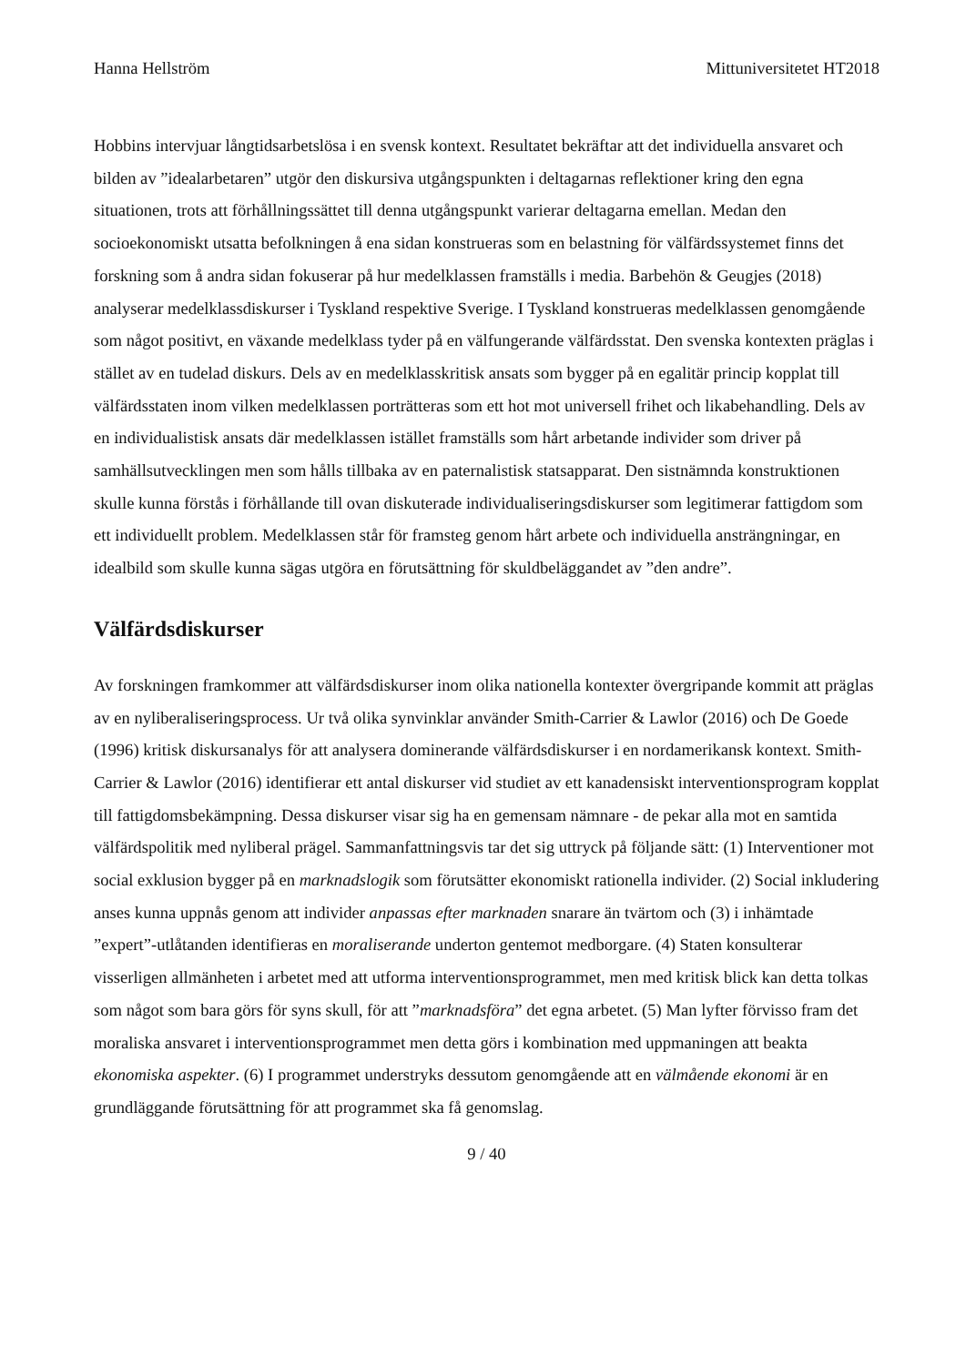Hanna Hellström Mittuniversitetet HT2018
Hobbins intervjuar långtidsarbetslösa i en svensk kontext. Resultatet bekräftar att det individuella ansvaret och bilden av ”idealarbetaren” utgör den diskursiva utgångspunkten i deltagarnas reflektioner kring den egna situationen, trots att förhållningssättet till denna utgångspunkt varierar deltagarna emellan. Medan den socioekonomiskt utsatta befolkningen å ena sidan konstrueras som en belastning för välfärdssystemet finns det forskning som å andra sidan fokuserar på hur medelklassen framställs i media. Barbehön & Geugjes (2018) analyserar medelklassdiskurser i Tyskland respektive Sverige. I Tyskland konstrueras medelklassen genomgående som något positivt, en växande medelklass tyder på en välfungerande välfärdsstat. Den svenska kontexten präglas i stället av en tudelad diskurs. Dels av en medelklasskritisk ansats som bygger på en egalitär princip kopplat till välfärdsstaten inom vilken medelklassen porträtteras som ett hot mot universell frihet och likabehandling. Dels av en individualistisk ansats där medelklassen istället framställs som hårt arbetande individer som driver på samhällsutvecklingen men som hålls tillbaka av en paternalistisk statsapparat. Den sistnämnda konstruktionen skulle kunna förstås i förhållande till ovan diskuterade individualiseringsdiskurser som legitimerar fattigdom som ett individuellt problem. Medelklassen står för framsteg genom hårt arbete och individuella ansträngningar, en idealbild som skulle kunna sägas utgöra en förutsättning för skuldbeläggandet av ”den andre”.
Välfärdsdiskurser
Av forskningen framkommer att välfärdsdiskurser inom olika nationella kontexter övergripande kommit att präglas av en nyliberaliseringsprocess. Ur två olika synvinklar använder Smith-Carrier & Lawlor (2016) och De Goede (1996) kritisk diskursanalys för att analysera dominerande välfärdsdiskurser i en nordamerikansk kontext. Smith-Carrier & Lawlor (2016) identifierar ett antal diskurser vid studiet av ett kanadensiskt interventionsprogram kopplat till fattigdomsbekämpning. Dessa diskurser visar sig ha en gemensam nämnare - de pekar alla mot en samtida välfärdspolitik med nyliberal prägel. Sammanfattningsvis tar det sig uttryck på följande sätt: (1) Interventioner mot social exklusion bygger på en marknadslogik som förutsätter ekonomiskt rationella individer. (2) Social inkludering anses kunna uppnås genom att individer anpassas efter marknaden snarare än tvärtom och (3) i inhämtade ”expert”-utlåtanden identifieras en moraliserande underton gentemot medborgare. (4) Staten konsulterar visserligen allmänheten i arbetet med att utforma interventionsprogrammet, men med kritisk blick kan detta tolkas som något som bara görs för syns skull, för att ”marknadsföra” det egna arbetet. (5) Man lyfter förvisso fram det moraliska ansvaret i interventionsprogrammet men detta görs i kombination med uppmaningen att beakta ekonomiska aspekter. (6) I programmet understryks dessutom genomgående att en välmående ekonomi är en grundläggande förutsättning för att programmet ska få genomslag.
9 / 40